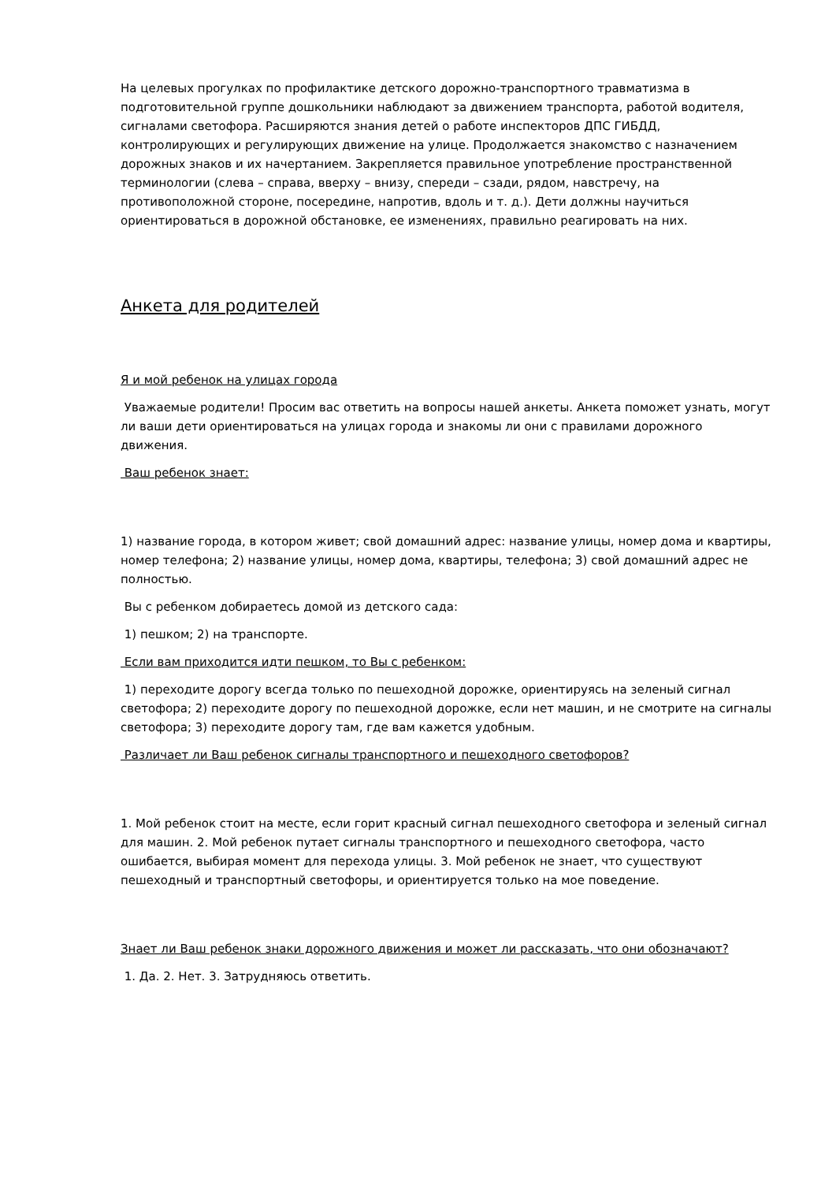На целевых прогулках по профилактике детского дорожно-транспортного травматизма в подготовительной группе дошкольники наблюдают за движением транспорта, работой водителя, сигналами светофора. Расширяются знания детей о работе инспекторов ДПС ГИБДД, контролирующих и регулирующих движение на улице. Продолжается знакомство с назначением дорожных знаков и их начертанием. Закрепляется правильное употребление пространственной терминологии (слева – справа, вверху – внизу, спереди – сзади, рядом, навстречу, на противоположной стороне, посередине, напротив, вдоль и т. д.). Дети должны научиться ориентироваться в дорожной обстановке, ее изменениях, правильно реагировать на них.
Анкета для родителей
Я и мой ребенок на улицах города
Уважаемые родители! Просим вас ответить на вопросы нашей анкеты. Анкета поможет узнать, могут ли ваши дети ориентироваться на улицах города и знакомы ли они с правилами дорожного движения.
Ваш ребенок знает:
1) название города, в котором живет; свой домашний адрес: название улицы, номер дома и квартиры, номер телефона; 2) название улицы, номер дома, квартиры, телефона; 3) свой домашний адрес не полностью.
Вы с ребенком добираетесь домой из детского сада:
1) пешком; 2) на транспорте.
Если вам приходится идти пешком, то Вы с ребенком:
1) переходите дорогу всегда только по пешеходной дорожке, ориентируясь на зеленый сигнал светофора; 2) переходите дорогу по пешеходной дорожке, если нет машин, и не смотрите на сигналы светофора; 3) переходите дорогу там, где вам кажется удобным.
Различает ли Ваш ребенок сигналы транспортного и пешеходного светофоров?
1. Мой ребенок стоит на месте, если горит красный сигнал пешеходного светофора и зеленый сигнал для машин. 2. Мой ребенок путает сигналы транспортного и пешеходного светофора, часто ошибается, выбирая момент для перехода улицы. 3. Мой ребенок не знает, что существуют пешеходный и транспортный светофоры, и ориентируется только на мое поведение.
Знает ли Ваш ребенок знаки дорожного движения и может ли рассказать, что они обозначают?
1. Да. 2. Нет. 3. Затрудняюсь ответить.